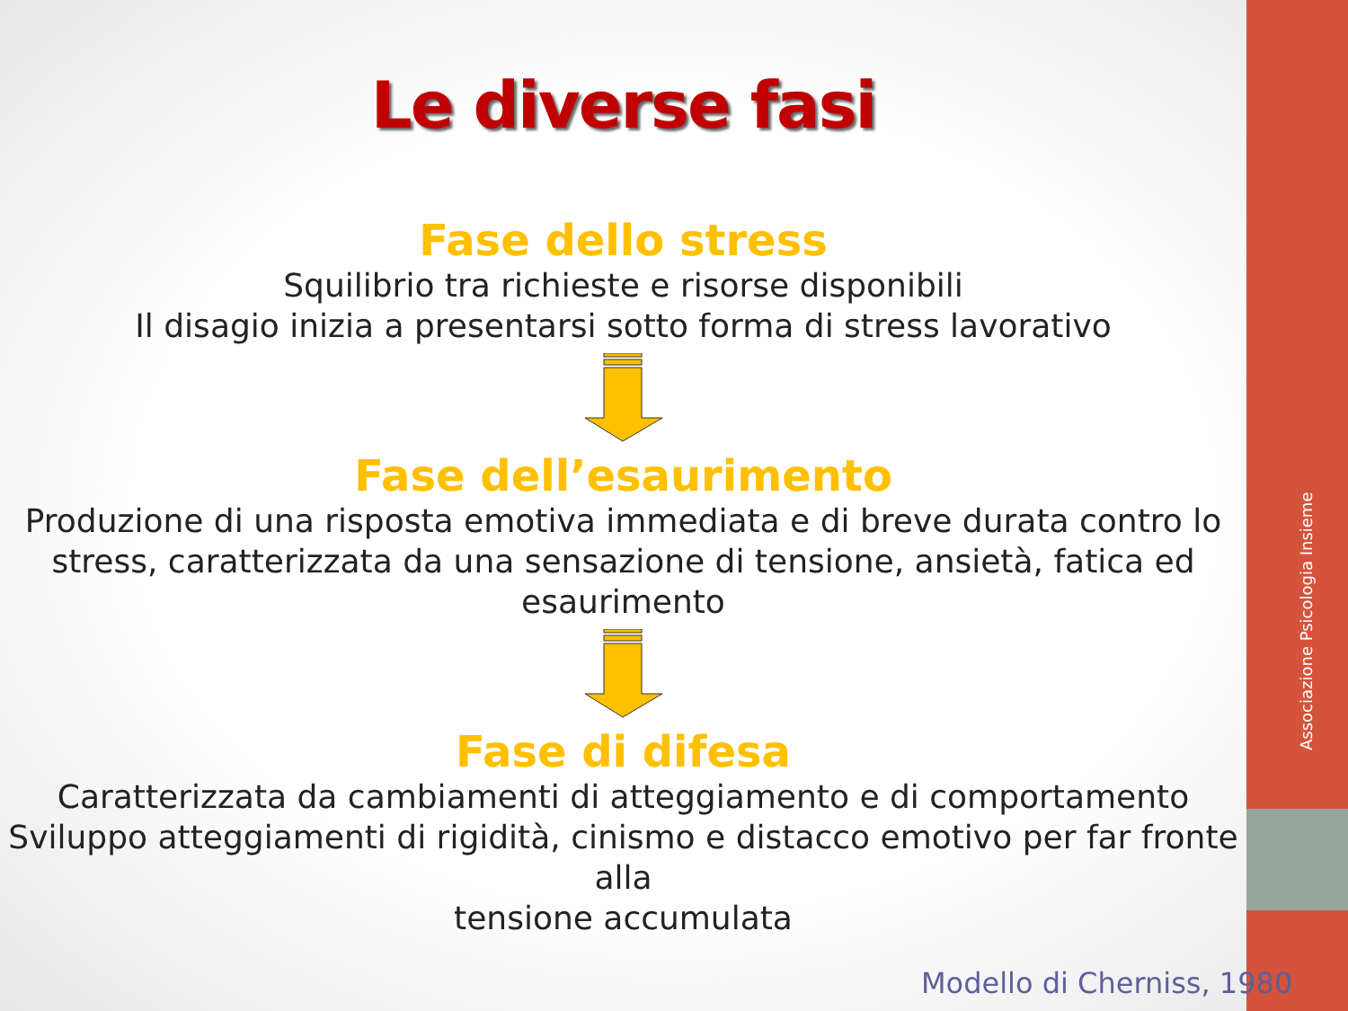Associazione Psicologia Insieme
Le diverse fasi
Fase dello stress
Squilibrio tra richieste e risorse disponibili
Il disagio inizia a presentarsi sotto forma di stress lavorativo
Fase dell’esaurimento
Produzione di una risposta emotiva immediata e di breve durata contro lo
stress, caratterizzata da una sensazione di tensione, ansietà, fatica ed
esaurimento
Fase di difesa
Caratterizzata da cambiamenti di atteggiamento e di comportamento
Sviluppo atteggiamenti di rigidità, cinismo e distacco emotivo per far fronte alla
tensione accumulata
Modello di Cherniss, 1980